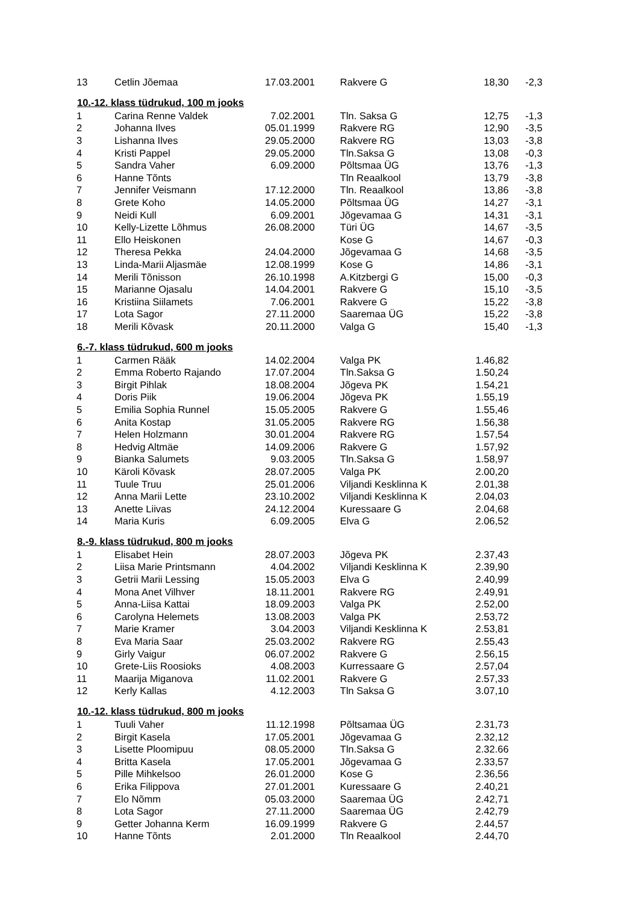| 13 | Cetlin Jõemaa | 17.03.2001 | | Rakvere G | 18,30 | -2,3 |
| 10.-12. klass tüdrukud, 100 m jooks | | | | | | |
| 1 | Carina Renne Valdek | 7.02.2001 | | Tln. Saksa G | 12,75 | -1,3 |
| 2 | Johanna Ilves | 05.01.1999 | | Rakvere RG | 12,90 | -3,5 |
| 3 | Lishanna Ilves | 29.05.2000 | | Rakvere RG | 13,03 | -3,8 |
| 4 | Kristi Pappel | 29.05.2000 | | Tln.Saksa G | 13,08 | -0,3 |
| 5 | Sandra Vaher | 6.09.2000 | | Põltsmaa ÜG | 13,76 | -1,3 |
| 6 | Hanne Tõnts | | | Tln Reaalkool | 13,79 | -3,8 |
| 7 | Jennifer Veismann | 17.12.2000 | | Tln. Reaalkool | 13,86 | -3,8 |
| 8 | Grete Koho | 14.05.2000 | | Põltsmaa ÜG | 14,27 | -3,1 |
| 9 | Neidi Kull | 6.09.2001 | | Jõgevamaa G | 14,31 | -3,1 |
| 10 | Kelly-Lizette Lõhmus | 26.08.2000 | | Türi ÜG | 14,67 | -3,5 |
| 11 | Ello Heiskonen | | | Kose G | 14,67 | -0,3 |
| 12 | Theresa Pekka | 24.04.2000 | | Jõgevamaa G | 14,68 | -3,5 |
| 13 | Linda-Marii Aljasmäe | 12.08.1999 | | Kose G | 14,86 | -3,1 |
| 14 | Merili Tõnisson | 26.10.1998 | | A.Kitzbergi G | 15,00 | -0,3 |
| 15 | Marianne Ojasalu | 14.04.2001 | | Rakvere G | 15,10 | -3,5 |
| 16 | Kristiina Siilamets | 7.06.2001 | | Rakvere G | 15,22 | -3,8 |
| 17 | Lota Sagor | 27.11.2000 | | Saaremaa ÜG | 15,22 | -3,8 |
| 18 | Merili Kõvask | 20.11.2000 | | Valga G | 15,40 | -1,3 |
| 6.-7. klass tüdrukud, 600 m jooks | | | | | | |
| 1 | Carmen Rääk | 14.02.2004 | | Valga PK | 1.46,82 | |
| 2 | Emma Roberto Rajando | 17.07.2004 | | Tln.Saksa G | 1.50,24 | |
| 3 | Birgit Pihlak | 18.08.2004 | | Jõgeva PK | 1.54,21 | |
| 4 | Doris Piik | 19.06.2004 | | Jõgeva PK | 1.55,19 | |
| 5 | Emilia Sophia Runnel | 15.05.2005 | | Rakvere G | 1.55,46 | |
| 6 | Anita Kostap | 31.05.2005 | | Rakvere RG | 1.56,38 | |
| 7 | Helen Holzmann | 30.01.2004 | | Rakvere RG | 1.57,54 | |
| 8 | Hedvig Altmäe | 14.09.2006 | | Rakvere G | 1.57,92 | |
| 9 | Bianka Salumets | 9.03.2005 | | Tln.Saksa G | 1.58,97 | |
| 10 | Käroli Kõvask | 28.07.2005 | | Valga PK | 2.00,20 | |
| 11 | Tuule Truu | 25.01.2006 | | Viljandi Kesklinna K | 2.01,38 | |
| 12 | Anna Marii Lette | 23.10.2002 | | Viljandi Kesklinna K | 2.04,03 | |
| 13 | Anette Liivas | 24.12.2004 | | Kuressaare G | 2.04,68 | |
| 14 | Maria Kuris | 6.09.2005 | | Elva G | 2.06,52 | |
| 8.-9. klass tüdrukud, 800 m jooks | | | | | | |
| 1 | Elisabet Hein | 28.07.2003 | | Jõgeva PK | 2.37,43 | |
| 2 | Liisa Marie Printsmann | 4.04.2002 | | Viljandi Kesklinna K | 2.39,90 | |
| 3 | Getrii Marii Lessing | 15.05.2003 | | Elva G | 2.40,99 | |
| 4 | Mona Anet Vilhver | 18.11.2001 | | Rakvere RG | 2.49,91 | |
| 5 | Anna-Liisa Kattai | 18.09.2003 | | Valga PK | 2.52,00 | |
| 6 | Carolyna Helemets | 13.08.2003 | | Valga PK | 2.53,72 | |
| 7 | Marie Kramer | 3.04.2003 | | Viljandi Kesklinna K | 2.53,81 | |
| 8 | Eva Maria Saar | 25.03.2002 | | Rakvere RG | 2.55,43 | |
| 9 | Girly Vaigur | 06.07.2002 | | Rakvere G | 2.56,15 | |
| 10 | Grete-Liis Roosioks | 4.08.2003 | | Kurressaare G | 2.57,04 | |
| 11 | Maarija Miganova | 11.02.2001 | | Rakvere G | 2.57,33 | |
| 12 | Kerly Kallas | 4.12.2003 | | Tln Saksa G | 3.07,10 | |
| 10.-12. klass tüdrukud, 800 m jooks | | | | | | |
| 1 | Tuuli Vaher | 11.12.1998 | | Põltsamaa ÜG | 2.31,73 | |
| 2 | Birgit Kasela | 17.05.2001 | | Jõgevamaa G | 2.32,12 | |
| 3 | Lisette Ploomipuu | 08.05.2000 | | Tln.Saksa G | 2.32.66 | |
| 4 | Britta Kasela | 17.05.2001 | | Jõgevamaa G | 2.33,57 | |
| 5 | Pille Mihkelsoo | 26.01.2000 | | Kose G | 2.36,56 | |
| 6 | Erika Filippova | 27.01.2001 | | Kuressaare G | 2.40,21 | |
| 7 | Elo Nõmm | 05.03.2000 | | Saaremaa ÜG | 2.42,71 | |
| 8 | Lota Sagor | 27.11.2000 | | Saaremaa ÜG | 2.42,79 | |
| 9 | Getter Johanna Kerm | 16.09.1999 | | Rakvere G | 2.44,57 | |
| 10 | Hanne Tõnts | 2.01.2000 | | Tln Reaalkool | 2.44,70 | |